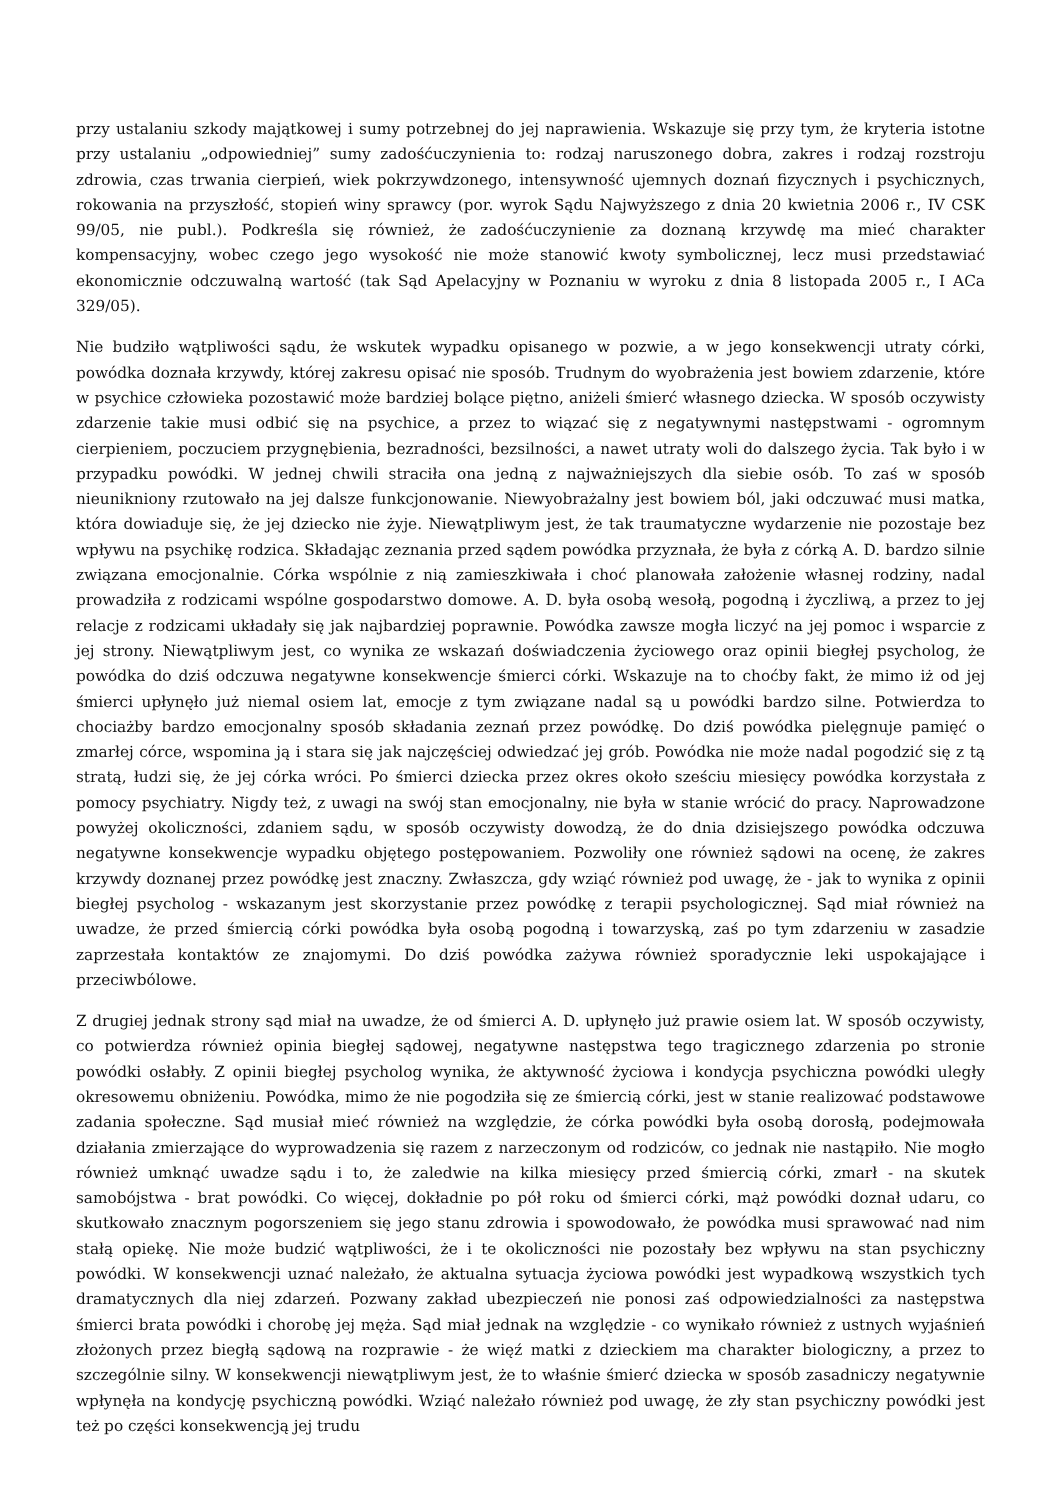przy ustalaniu szkody majątkowej i sumy potrzebnej do jej naprawienia. Wskazuje się przy tym, że kryteria istotne przy ustalaniu „odpowiedniej” sumy zadośćuczynienia to: rodzaj naruszonego dobra, zakres i rodzaj rozstroju zdrowia, czas trwania cierpień, wiek pokrzywdzonego, intensywność ujemnych doznań fizycznych i psychicznych, rokowania na przyszłość, stopień winy sprawcy (por. wyrok Sądu Najwyższego z dnia 20 kwietnia 2006 r., IV CSK 99/05, nie publ.). Podkreśla się również, że zadośćuczynienie za doznaną krzywdę ma mieć charakter kompensacyjny, wobec czego jego wysokość nie może stanowić kwoty symbolicznej, lecz musi przedstawiać ekonomicznie odczuwalną wartość (tak Sąd Apelacyjny w Poznaniu w wyroku z dnia 8 listopada 2005 r., I ACa 329/05).
Nie budziło wątpliwości sądu, że wskutek wypadku opisanego w pozwie, a w jego konsekwencji utraty córki, powódka doznała krzywdy, której zakresu opisać nie sposób. Trudnym do wyobrażenia jest bowiem zdarzenie, które w psychice człowieka pozostawić może bardziej bolące piętno, aniżeli śmierć własnego dziecka. W sposób oczywisty zdarzenie takie musi odbić się na psychice, a przez to wiązać się z negatywnymi następstwami - ogromnym cierpieniem, poczuciem przygnębienia, bezradności, bezsilności, a nawet utraty woli do dalszego życia. Tak było i w przypadku powódki. W jednej chwili straciła ona jedną z najważniejszych dla siebie osób. To zaś w sposób nieunikniony rzutowało na jej dalsze funkcjonowanie. Niewyobrażalny jest bowiem ból, jaki odczuwać musi matka, która dowiaduje się, że jej dziecko nie żyje. Niewątpliwym jest, że tak traumatyczne wydarzenie nie pozostaje bez wpływu na psychikę rodzica. Składając zeznania przed sądem powódka przyznała, że była z córką A. D. bardzo silnie związana emocjonalnie. Córka wspólnie z nią zamieszkiwała i choć planowała założenie własnej rodziny, nadal prowadziła z rodzicami wspólne gospodarstwo domowe. A. D. była osobą wesołą, pogodną i życzliwą, a przez to jej relacje z rodzicami układały się jak najbardziej poprawnie. Powódka zawsze mogła liczyć na jej pomoc i wsparcie z jej strony. Niewątpliwym jest, co wynika ze wskazań doświadczenia życiowego oraz opinii biegłej psycholog, że powódka do dziś odczuwa negatywne konsekwencje śmierci córki. Wskazuje na to choćby fakt, że mimo iż od jej śmierci upłynęło już niemal osiem lat, emocje z tym związane nadal są u powódki bardzo silne. Potwierdza to chociażby bardzo emocjonalny sposób składania zeznań przez powódkę. Do dziś powódka pielęgnuje pamięć o zmarłej córce, wspomina ją i stara się jak najczęściej odwiedzać jej grób. Powódka nie może nadal pogodzić się z tą stratą, łudzi się, że jej córka wróci. Po śmierci dziecka przez okres około sześciu miesięcy powódka korzystała z pomocy psychiatry. Nigdy też, z uwagi na swój stan emocjonalny, nie była w stanie wrócić do pracy. Naprowadzone powyżej okoliczności, zdaniem sądu, w sposób oczywisty dowodzą, że do dnia dzisiejszego powódka odczuwa negatywne konsekwencje wypadku objętego postępowaniem. Pozwoliły one również sądowi na ocenę, że zakres krzywdy doznanej przez powódkę jest znaczny. Zwłaszcza, gdy wziąć również pod uwagę, że - jak to wynika z opinii biegłej psycholog - wskazanym jest skorzystanie przez powódkę z terapii psychologicznej. Sąd miał również na uwadze, że przed śmiercią córki powódka była osobą pogodną i towarzyską, zaś po tym zdarzeniu w zasadzie zaprzestała kontaktów ze znajomymi. Do dziś powódka zażywa również sporadycznie leki uspokajające i przeciwbólowe.
Z drugiej jednak strony sąd miał na uwadze, że od śmierci A. D. upłynęło już prawie osiem lat. W sposób oczywisty, co potwierdza również opinia biegłej sądowej, negatywne następstwa tego tragicznego zdarzenia po stronie powódki osłabły. Z opinii biegłej psycholog wynika, że aktywność życiowa i kondycja psychiczna powódki uległy okresowemu obniżeniu. Powódka, mimo że nie pogodziła się ze śmiercią córki, jest w stanie realizować podstawowe zadania społeczne. Sąd musiał mieć również na względzie, że córka powódki była osobą dorosłą, podejmowała działania zmierzające do wyprowadzenia się razem z narzeczonym od rodziców, co jednak nie nastąpiło. Nie mogło również umknąć uwadze sądu i to, że zaledwie na kilka miesięcy przed śmiercią córki, zmarł - na skutek samobójstwa - brat powódki. Co więcej, dokładnie po pół roku od śmierci córki, mąż powódki doznał udaru, co skutkowało znacznym pogorszeniem się jego stanu zdrowia i spowodowało, że powódka musi sprawować nad nim stałą opiekę. Nie może budzić wątpliwości, że i te okoliczności nie pozostały bez wpływu na stan psychiczny powódki. W konsekwencji uznać należało, że aktualna sytuacja życiowa powódki jest wypadkową wszystkich tych dramatycznych dla niej zdarzeń. Pozwany zakład ubezpieczeń nie ponosi zaś odpowiedzialności za następstwa śmierci brata powódki i chorobę jej męża. Sąd miał jednak na względzie - co wynikało również z ustnych wyjaśnień złożonych przez biegłą sądową na rozprawie - że więź matki z dzieckiem ma charakter biologiczny, a przez to szczególnie silny. W konsekwencji niewątpliwym jest, że to właśnie śmierć dziecka w sposób zasadniczy negatywnie wpłynęła na kondycję psychiczną powódki. Wziąć należało również pod uwagę, że zły stan psychiczny powódki jest też po części konsekwencją jej trudu